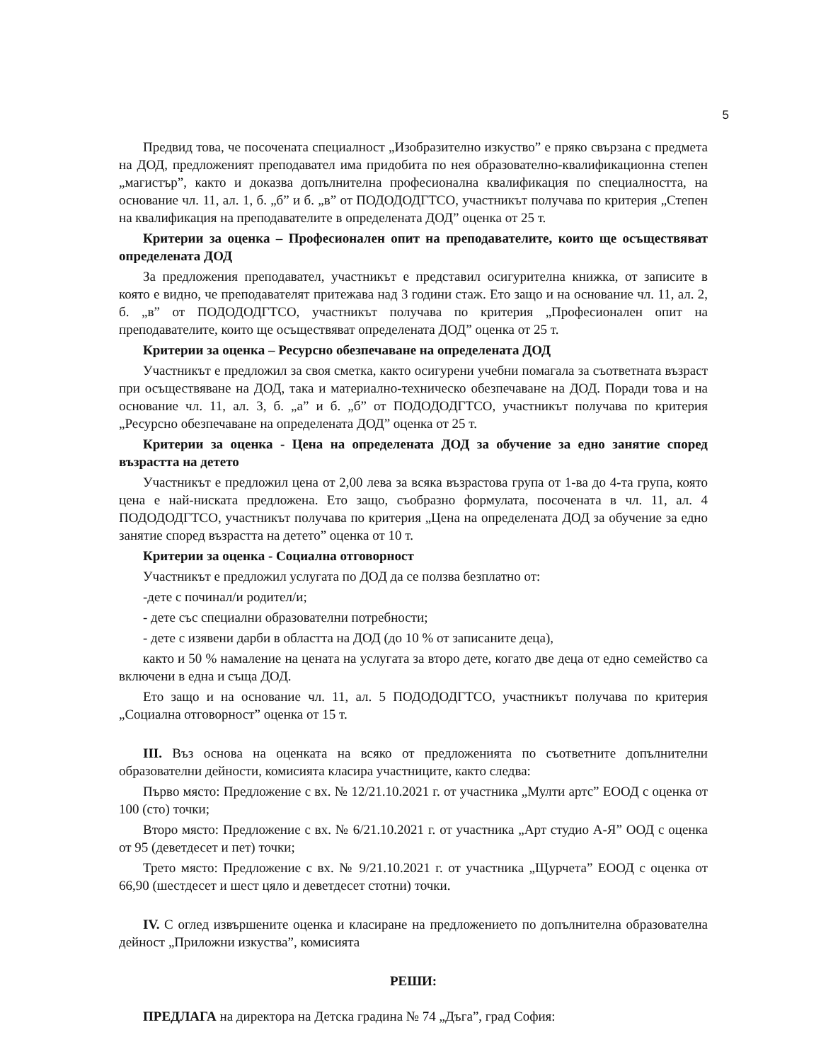5
Предвид това, че посочената специалност „Изобразително изкуство” е пряко свързана с предмета на ДОД, предложеният преподавател има придобита по нея образователно-квалификационна степен „магистър”, както и доказва допълнителна професионална квалификация по специалността, на основание чл. 11, ал. 1, б. „б” и б. „в” от ПОДОДОДГТСО, участникът получава по критерия „Степен на квалификация на преподавателите в определената ДОД” оценка от 25 т.
Критерии за оценка – Професионален опит на преподавателите, които ще осъществяват определената ДОД
За предложения преподавател, участникът е представил осигурителна книжка, от записите в която е видно, че преподавателят притежава над 3 години стаж. Ето защо и на основание чл. 11, ал. 2, б. „в” от ПОДОДОДГТСО, участникът получава по критерия „Професионален опит на преподавателите, които ще осъществяват определената ДОД” оценка от 25 т.
Критерии за оценка – Ресурсно обезпечаване на определената ДОД
Участникът е предложил за своя сметка, както осигурени учебни помагала за съответната възраст при осъществяване на ДОД, така и материално-техническо обезпечаване на ДОД. Поради това и на основание чл. 11, ал. 3, б. „а” и б. „б” от ПОДОДОДГТСО, участникът получава по критерия „Ресурсно обезпечаване на определената ДОД” оценка от 25 т.
Критерии за оценка - Цена на определената ДОД за обучение за едно занятие според възрастта на детето
Участникът е предложил цена от 2,00 лева за всяка възрастова група от 1-ва до 4-та група, която цена е най-ниската предложена. Ето защо, съобразно формулата, посочената в чл. 11, ал. 4 ПОДОДОДГТСО, участникът получава по критерия „Цена на определената ДОД за обучение за едно занятие според възрастта на детето” оценка от 10 т.
Критерии за оценка - Социална отговорност
Участникът е предложил услугата по ДОД да се ползва безплатно от:
-дете с починал/и родител/и;
- дете със специални образователни потребности;
- дете с изявени дарби в областта на ДОД (до 10 % от записаните деца),
както и 50 % намаление на цената на услугата за второ дете, когато две деца от едно семейство са включени в една и съща ДОД.
Ето защо и на основание чл. 11, ал. 5 ПОДОДОДГТСО, участникът получава по критерия „Социална отговорност” оценка от 15 т.
III. Въз основа на оценката на всяко от предложенията по съответните допълнителни образователни дейности, комисията класира участниците, както следва:
Първо място: Предложение с вх. № 12/21.10.2021 г. от участника „Мулти артс” ЕООД с оценка от 100 (сто) точки;
Второ място: Предложение с вх. № 6/21.10.2021 г. от участника „Арт студио А-Я” ООД с оценка от 95 (деветдесет и пет) точки;
Трето място: Предложение с вх. № 9/21.10.2021 г. от участника „Щурчета” ЕООД с оценка от 66,90 (шестдесет и шест цяло и деветдесет стотни) точки.
IV. С оглед извършените оценка и класиране на предложението по допълнителна образователна дейност „Приложни изкуства”, комисията
РЕШИ:
ПРЕДЛАГА на директора на Детска градина № 74 „Дъга”, град София: